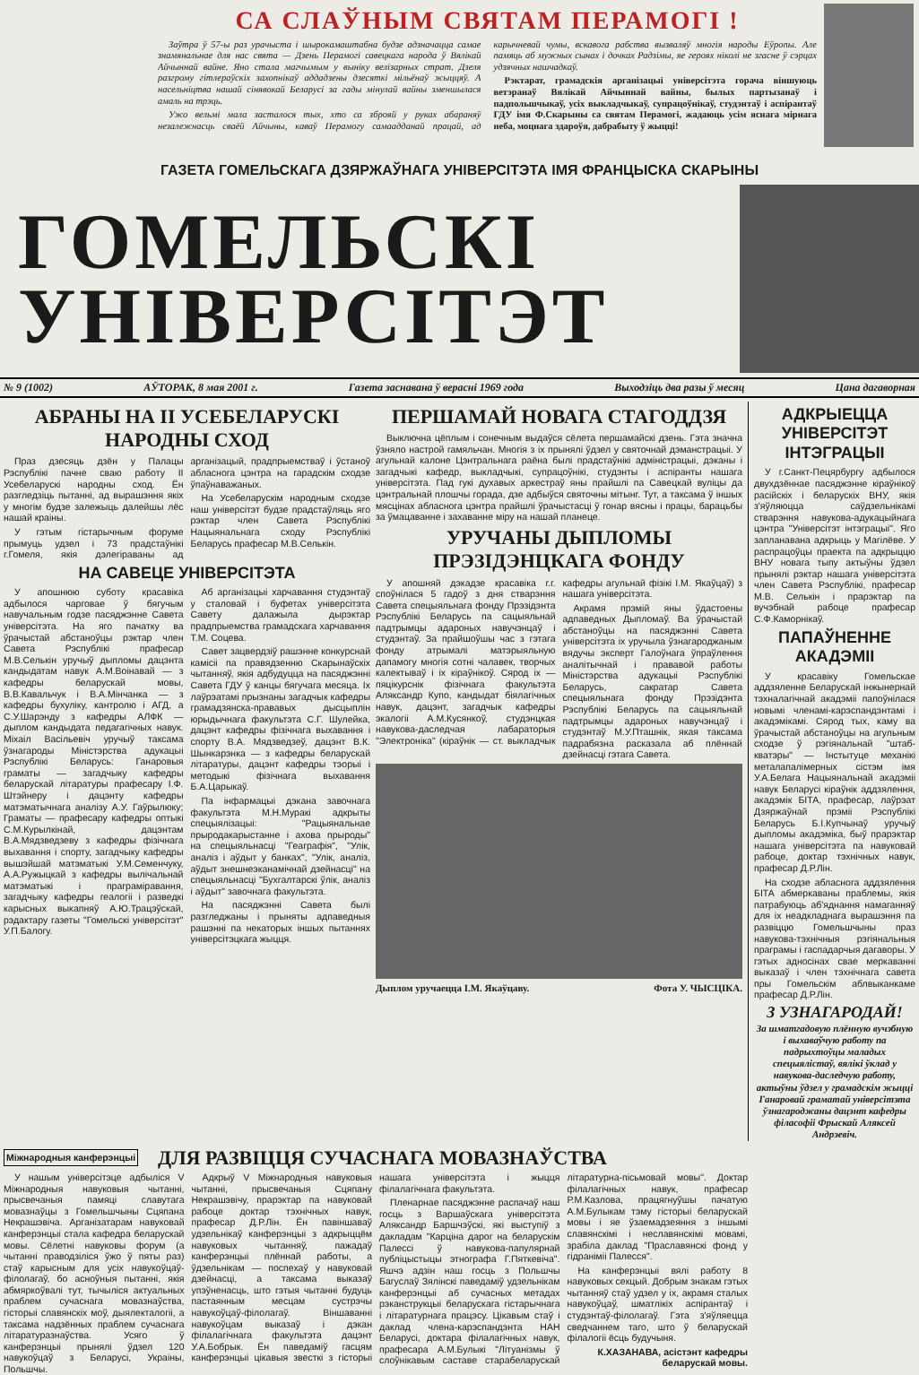СА СЛАЎНЫМ СВЯТАМ ПЕРАМОГІ !
Заўтра ў 57-ы раз урачыста і шырокамаштабна будзе адзначацца самае знамянальнае для нас свята — Дзень Перамогі савецкага народа ў Вялікай Айчыннай вайне. Яно стала магчымым у выніку велізарных страт. Дзеля разгрому гітлераўскіх захопнікаў аддадзены дзесяткі мільёнаў жыццяў. А насельніцтва нашай сінявокай Беларусі за гады мінулай вайны зменшылася амаль на трэць.
Ужо вельмі мала засталося тых, хто са зброяй у руках абараняў незалежнасць сваёй Айчыны, каваў Перамогу самаадданай працай, ад карычневай чумы, вскавога рабства вызваляў многія народы Еўропы. Але памяць аб мужных сынах і дочках Радзімы, яе героях ніколі не згасне ў сэрцах удзячных нашчадкаў.
Рэктарат, грамадскія арганізацыі універсітэта горача віншуюць ветэранаў Вялікай Айчыннай вайны, былых партызанаў і падпольшчыкаў, усіх выкладчыкаў, супрацоўнікаў, студэнтаў і аспірантаў ГДУ імя Ф.Скарыны са святам Перамогі, жадаюць усім яснага мірнага неба, моцнага здароўя, дабрабыту ў жыцці!
ГАЗЕТА ГОМЕЛЬСКАГА ДЗЯРЖАЎНАГА УНІВЕРСІТЭТА ІМЯ ФРАНЦЫСКА СКАРЫНЫ
ГОМЕЛЬСКІ УНІВЕРСІТЭТ
№ 9 (1002) АЎТОРАК, 8 мая 2001 г. Газета заснавана ў верасні 1969 года Выходзіць два разы ў месяц Цана дагаворная
АБРАНЫ НА II УСЕБЕЛАРУСКІ НАРОДНЫ СХОД
Праз дзесяць дзён у Палацы Рэспублікі пачне сваю работу II Усебеларускі народны сход. Ён разгледзіць пытанні, ад вырашэння якіх у многім будзе залежыць далейшы лёс нашай краіны.
У гэтым гістарычным форуме прымуць удзел і 73 прадстаўнікі г.Гомеля, якія дэлегіраваны ад арганізацый, прадпрыемстваў і ўстаноў абласнога цэнтра на гарадскім сходзе ўпаўнаважаных.
На Усебеларускім народным сходзе наш універсітэт будзе прадстаўляць яго рэктар член Савета Рэспублікі Нацыянальнага сходу Рэспублікі Беларусь прафесар М.В.Селькін.
НА САВЕЦЕ УНІВЕРСІТЭТА
У апошнюю суботу красавіка адбылося чарговае ў бягучым навучальным годзе пасяджэнне Савета універсітэта. На яго пачатку ва ўрачыстай абстаноўцы рэктар член Савета Рэспублікі прафесар М.В.Селькін уручыў дыпломы дацэнта кандыдатам навук А.М.Воінавай — з кафедры беларускай мовы, В.В.Кавальчук і В.А.Мінчанка — з кафедры бухуліку, кантролю і АГД, а С.У.Шарэнду з кафедры АЛФК — дыплом кандыдата педагагічных навук. Міхаіл Васільевіч уручыў таксама ўзнагароды Міністэрства адукацыі Рэспублікі Беларусь: Ганаровыя граматы — загадчыку кафедры беларускай літаратуры прафесару І.Ф. Штэйнеру і дацэнту кафедры матэматычнага аналізу А.У. Гаўрылюку; Граматы — прафесару кафедры оптыкі С.М.Курылкінай, дацэнтам В.А.Мядзведзеву з кафедры фізічнага выхавання і спорту, загадчыку кафедры вышэйшай матэматыкі У.М.Семенчуку, А.А.Ружыцкай з кафедры вылічальнай матэматыкі і праграміравання, загадчыку кафедры геалогіі і разведкі карысных выкапняў А.Ю.Трацэўскай, рэдактару газеты "Гомельскі універсітэт" У.П.Балогу.
Аб арганізацыі харчавання студэнтаў у сталовай і буфетах універсітэта Савету далажыла дырэктар прадпрыемства грамадскага харчавання Т.М. Соцева.
Савет зацвердзіў рашэнне конкурснай камісіі па правядзенню Скарынаўскіх чытанняў, якія адбудуцца на пасяджэнні Савета ГДУ ў канцы бягучага месяца. Іх лаўрэатамі прызнаны загадчык кафедры грамадзянска-прававых дысцыплін юрыдычнага факультэта С.Г. Шулейка, дацэнт кафедры фізічнага выхавання і спорту В.А. Мядзведзеў, дацэнт В.К. Шынкарэнка — з кафедры беларускай літаратуры, дацэнт кафедры тэорыі і методыкі фізічнага выхавання Б.А.Царыкаў.
Па інфармацыі дэкана завочнага факультэта М.Н.Муракі адкрыты спецыялізацыі: "Рацыянальнае прыродакарыстанне і ахова прыроды" на спецыяльнасці "Геаграфія", "Улік, аналіз і аўдыт у банках", "Улік, аналіз, аўдыт знешнеэканамічнай дзейнасці" на спецыяльнасці "Бухгалтарскі ўлік, аналіз і аўдыт" завочнага факультэта.
На пасяджэнні Савета былі разгледжаны і прыняты адпаведныя рашэнні па некаторых іншых пытаннях універсітэцкага жыцця.
ПЕРШАМАЙ НОВАГА СТАГОДДЗЯ
Выключна цёплым і сонечным выдаўся сёлета першамайскі дзень. Гэта значна ўзняло настрой гамяльчан. Многія з іх прынялі ўдзел у святочнай дэманстрацыі. У агульнай калоне Цэнтральнага раёна былі прадстаўнікі адміністрацыі, дэканы і загадчыкі кафедр, выкладчыкі, супрацоўнікі, студэнты і аспіранты нашага універсітэта. Пад гукі духавых аркестраў яны прайшлі па Савецкай вуліцы да цэнтральнай плошчы горада, дзе адбыўся святочны мітынг. Тут, а таксама ў іншых мясцінах абласнога цэнтра прайшлі ўрачыстасці ў гонар вясны і працы, барацьбы за ўмацаванне і захаванне міру на нашай планеце.
УРУЧАНЫ ДЫПЛОМЫ ПРЭЗІДЭНЦКАГА ФОНДУ
У апошняй дэкадзе красавіка г.г. споўнілася 5 гадоў з дня стварэння Савета спецыяльнага фонду Прэзідэнта Рэспублікі Беларусь па сацыяльнай падтрымцы адароных навучэнцаў і студэнтаў. За прайшоўшы час з гэтага фонду атрымалі матэрыяльную дапамогу многія сотні чалавек, творчых калектываў і іх кіраўнікоў. Сярод іх — пяцікурснік фізічнага факультэта Аляксандр Купо, кандыдат біялагічных навук, дацэнт, загадчык кафедры экалогіі А.М.Кусянкоў, студэнцкая навукова-даследчая лабараторыя "Электроніка" (кіраўнік — ст. выкладчык кафедры агульнай фізікі І.М. Якаўцаў) з нашага універсітэта.
Акрамя прэмій яны ўдастоены адпаведных Дыпломаў. Ва ўрачыстай абстаноўцы на пасяджэнні Савета універсітэта іх уручыла ўзнагароджаным вядучы эксперт Галоўнага ўпраўлення аналітычнай і прававой работы Міністэрства адукацыі Рэспублікі Беларусь, сакратар Савета спецыяльнага фонду Прэзідэнта Рэспублікі Беларусь па сацыяльнай падтрымцы адароных навучэнцаў і студэнтаў М.У.Пташнік, якая таксама падрабязна расказала аб плённай дзейнасці гэтага Савета.
Дыплом уручаецца І.М. Якаўцаву. Фота У. ЧЫСЦІКА.
АДКРЫЕЦЦА УНІВЕРСІТЭТ ІНТЭГРАЦЫІ
У г.Санкт-Пецярбургу адбылося двухдзённае пасяджэнне кіраўнікоў расійскіх і беларускіх ВНУ, якія з'яўляюцца саўдзельнікамі стварэння навукова-адукацыйнага цэнтра "Універсітэт інтэграцыі". Яго запланавана адкрыць у Магілёве. У распрацоўцы праекта па адкрыццю ВНУ новага тыпу актыўны ўдзел прынялі рэктар нашага універсітэта член Савета Рэспублікі, прафесар М.В. Селькін і прарэктар па вучэбнай рабоце прафесар С.Ф.Каморнікаў.
ПАПАЎНЕННЕ АКАДЭМІІ
У красавіку Гомельскае аддзяленне Беларускай інжынернай тэхналагічнай акадэміі папоўнілася новымі членамі-карэспандэнтамі і акадэмікамі. Сярод тых, каму ва ўрачыстай абстаноўцы на агульным сходзе ў рэгіянальнай "штаб-кватэры" — Інстытуце механікі металапалімерных сістэм імя У.А.Белага Нацыянальнай акадэміі навук Беларусі кіраўнік аддзялення, акадэмік БІТА, прафесар, лаўрэат Дзяржаўнай прэміі Рэспублікі Беларусь Б.І.Купчынаў уручыў дыпломы акадэміка, быў прарэктар нашага універсітэта па навуковай рабоце, доктар тэхнічных навук, прафесар Д.Р.Лін.
На сходзе абласнога аддзялення БІТА абмеркаваны праблемы, якія патрабуюць аб'яднання намаганняў для іх неадкладнага вырашэння па развіццю Гомельшчыны праз навукова-тэхнічныя рэгіянальныя праграмы і гаспадарчыя дагаворы. У гэтых адносінах свае меркаванні выказаў і член тэхнічнага савета пры Гомельскім аблвыканкаме прафесар Д.Р.Лін.
З УЗНАГАРОДАЙ!
За шматгадовую плённую вучэбную і выхаваўчую работу па падрыхтоўцы маладых спецыялістаў, вялікі ўклад у навукова-даследчую работу, актыўны ўдзел у грамадскім жыцці Ганаровай граматай універсітэта ўзнагароджаны дацэнт кафедры філасофіі Фрыскай Аляксей Андрэевіч.
Міжнародныя канферэнцыі
ДЛЯ РАЗВІЦЦЯ СУЧАСНАГА МОВАЗНАЎСТВА
У нашым універсітэце адбыліся V Міжнародныя навуковыя чытанні, прысвечаныя памяці славутага мовазнаўцы з Гомельшчыны Сцяпана Некрашэвіча. Арганізатарам навуковай канферэнцыі стала кафедра беларускай мовы. Сёлетні навуковы форум (а чытанні праводзіліся ўжо ў пяты раз) стаў карысным для усіх навукоўцаў-філолагаў, бо асноўныя пытанні, якія абмяркоўвалі тут, тычыліся актуальных праблем сучаснага мовазнаўства, гісторыі славянскіх моў, дыялекталогіі, а таксама надзённых праблем сучаснага літаратуразнаўства. Усяго ў канферэнцыі прынялі ўдзел 120 навукоўцаў з Беларусі, Украіны, Польшчы.
Адкрыў V Міжнародныя навуковыя чытанні, прысвечаныя Сцяпану Некрашэвічу, прарэктар па навуковай рабоце доктар тэхнічных навук, прафесар Д.Р.Лін. Ён павіншаваў удзельнікаў канферэнцыі з адкрыццём навуковых чытанняў, пажадаў канферэнцыі плённай работы, а ўдзельнікам — поспехаў у навуковай дзейнасці, а таксама выказаў упэўненасць, што гэтыя чытанні будуць пастаянным месцам сустрэчы навукоўцаў-філолагаў. Віншаванні навукоўцам выказаў і дэкан філалагічнага факультэта дацэнт У.А.Бобрык. Ён паведаміў гасцям канферэнцыі цікавыя звесткі з гісторыі нашага універсітэта і жыцця філалагічнага факультэта.
Пленарнае пасяджэнне распачаў наш госць з Варшаўскага універсітэта Аляксандр Баршчэўскі, які выступіў з дакладам "Карціна дарог на беларускім Палессі ў навукова-папулярнай публіцыстыцы этнографа Г.Пяткевіча". Яшчэ адзін наш госць з Польшчы Багуслаў Зялінскі паведаміў удзельнікам канферэнцыі аб сучасных метадах рэканструкцыі беларускага гістарычнага і літаратурнага працэсу. Цікавым стаў і даклад члена-карэспандэнта НАН Беларусі, доктара філалагічных навук, прафесара А.М.Булыкі "Літуанізмы ў слоўнікавым саставе старабеларускай літаратурна-пісьмовай мовы". Доктар філалагічных навук, прафесар Р.М.Казлова, працягнуўшы пачатую А.М.Булыкам тэму гісторыі беларускай мовы і яе ўзаемадзеяння з іншымі славянскімі і неславянскімі мовамі, зрабіла даклад "Праславянскі фонд у гідраніміі Палесся".
На канферэнцыі вялі работу 8 навуковых секцый. Добрым знакам гэтых чытанняў стаў удзел у іх, акрамя сталых навукоўцаў, шматлікіх аспірантаў і студэнтаў-філолагаў. Гэта з'яўляецца сведчаннем таго, што ў беларускай філалогіі ёсць будучыня.
К.ХАЗАНАВА, асістэнт кафедры беларускай мовы.